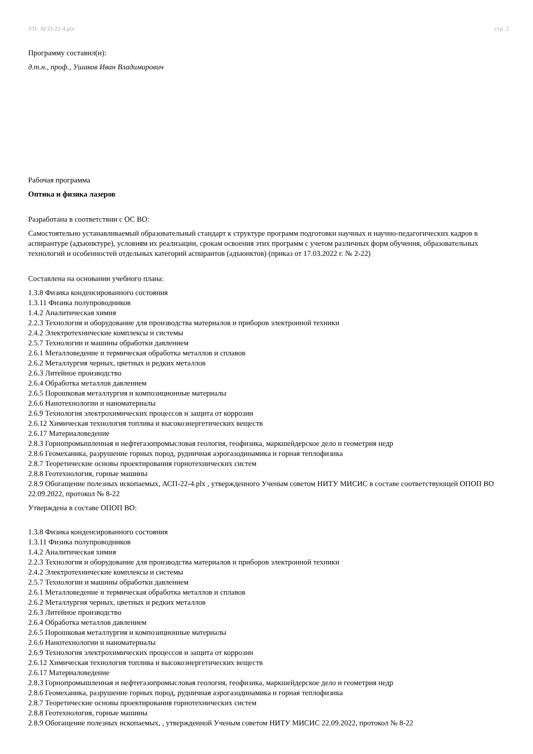УП: АСП-22-4.plx стр. 2
Программу составил(и):
д.т.н., проф., Ушаков Иван Владимирович
Рабочая программа
Оптика и физика лазеров
Разработана в соответствии с ОС ВО:
Самостоятельно устанавливаемый образовательный стандарт к структуре программ подготовки научных и научно-педагогических кадров в аспирантуре (адъюнктуре), условиям их реализации, срокам освоения этих программ с учетом различных форм обучения, образовательных технологий и особенностей отдельных категорий аспирантов (адъюнктов) (приказ от 17.03.2022 г. № 2-22)
Составлена на основании учебного плана:
1.3.8 Физика конденсированного состояния
1.3.11 Физика полупроводников
1.4.2 Аналитическая химия
2.2.3 Технология и оборудование для производства материалов и приборов электронной техники
2.4.2 Электротехнические комплексы и системы
2.5.7 Технологии и машины обработки давлением
2.6.1 Металловедение и термическая обработка металлов и сплавов
2.6.2 Металлургия черных, цветных и редких металлов
2.6.3 Литейное производство
2.6.4 Обработка металлов давлением
2.6.5 Порошковая металлургия и композиционные материалы
2.6.6 Нанотехнологии и наноматериалы
2.6.9 Технология электрохимических процессов и защита от коррозии
2.6.12 Химическая технология топлива и высокоэнергетических веществ
2.6.17 Материаловедение
2.8.3 Горнопромышленная и нефтегазопромысловая геология, геофизика, маркшейдерское дело и геометрия недр
2.8.6 Геомеханика, разрушение горных пород, рудничная аэрогазодинамика и горная теплофизика
2.8.7 Теоретические основы проектирования горнотехнических систем
2.8.8 Геотехнология, горные машины
2.8.9 Обогащение полезных ископаемых, АСП-22-4.plx , утвержденного Ученым советом НИТУ МИСИС в составе соответствующей ОПОП ВО 22.09.2022, протокол № 8-22
Утверждена в составе ОПОП ВО:
1.3.8 Физика конденсированного состояния
1.3.11 Физика полупроводников
1.4.2 Аналитическая химия
2.2.3 Технология и оборудование для производства материалов и приборов электронной техники
2.4.2 Электротехнические комплексы и системы
2.5.7 Технологии и машины обработки давлением
2.6.1 Металловедение и термическая обработка металлов и сплавов
2.6.2 Металлургия черных, цветных и редких металлов
2.6.3 Литейное производство
2.6.4 Обработка металлов давлением
2.6.5 Порошковая металлургия и композиционные материалы
2.6.6 Нанотехнологии и наноматериалы
2.6.9 Технология электрохимических процессов и защита от коррозии
2.6.12 Химическая технология топлива и высокоэнергетических веществ
2.6.17 Материаловедение
2.8.3 Горнопромышленная и нефтегазопромысловая геология, геофизика, маркшейдерское дело и геометрия недр
2.8.6 Геомеханика, разрушение горных пород, рудничная аэрогазодинамика и горная теплофизика
2.8.7 Теоретические основы проектирования горнотехнических систем
2.8.8 Геотехнология, горные машины
2.8.9 Обогащение полезных ископаемых, , утвержденной Ученым советом НИТУ МИСИС 22.09.2022, протокол № 8-22